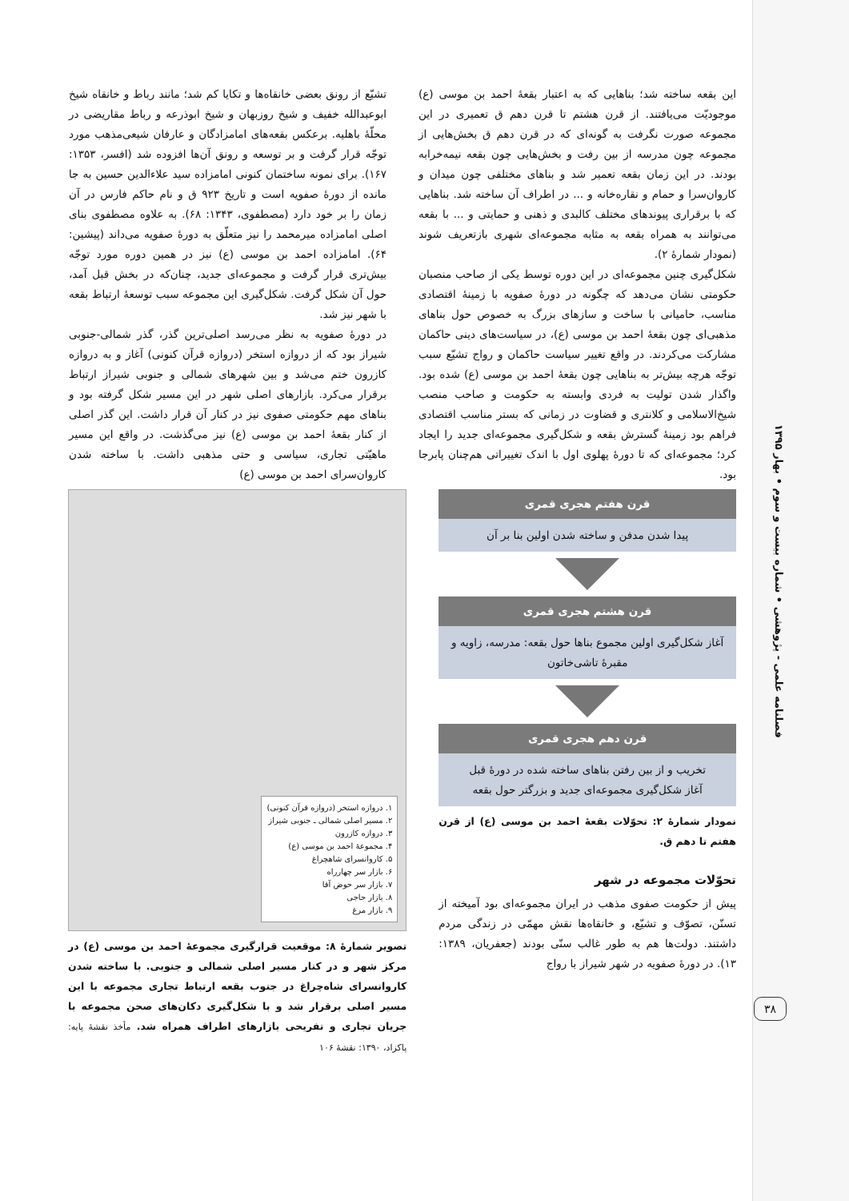فصلنامه علمی - پژوهشی • شماره بیست و سوم • بهار ۱۳۹۵
۳۸
این بقعه ساخته شد؛ بناهایی که به اعتبار بقعهٔ احمد بن موسی (ع) موجودیّت می‌یافتند. از قرن هشتم تا قرن دهم ق تعمیری در این مجموعه صورت نگرفت به گونه‌ای که در قرن دهم ق بخش‌هایی از مجموعه چون مدرسه از بین رفت و بخش‌هایی چون بقعه نیمه‌خرابه بودند. در این زمان بقعه تعمیر شد و بناهای مختلفی چون میدان و کاروان‌سرا و حمام و نقاره‌خانه و ... در اطراف آن ساخته شد. بناهایی که با برقراری پیوندهای مختلف کالبدی و ذهنی و حمایتی و ... با بقعه می‌توانند به همراه بقعه به مثابه مجموعه‌ای شهری بازتعریف شوند (نمودار شمارهٔ ۲).
شکل‌گیری چنین مجموعه‌ای در این دوره توسط یکی از صاحب منصبان حکومتی نشان می‌دهد که چگونه در دورهٔ صفویه با زمینهٔ اقتصادی مناسب، حامیانی با ساخت و سازهای بزرگ به خصوص حول بناهای مذهبی‌ای چون بقعهٔ احمد بن موسی (ع)، در سیاست‌های دینی حاکمان مشارکت می‌کردند. در واقع تغییر سیاست حاکمان و رواج تشیّع سبب توجّه هرچه بیش‌تر به بناهایی چون بقعهٔ احمد بن موسی (ع) شده بود. واگذار شدن تولیت به فردی وابسته به حکومت و صاحب منصب شیخ‌الاسلامی و کلانتری و قضاوت در زمانی که بستر مناسب اقتصادی فراهم بود زمینهٔ گسترش بقعه و شکل‌گیری مجموعه‌ای جدید را ایجاد کرد؛ مجموعه‌ای که تا دورهٔ پهلوی اول با اندک تغییراتی هم‌چنان پابرجا بود.
تشیّع از رونق بعضی خانقاه‌ها و تکایا کم شد؛ مانند رباط و خانقاه شیخ ابوعبدالله خفیف و شیخ روزبهان و شیخ ابوذرعه و رباط مقاریضی در محلّهٔ باهلیه. برعکس بقعه‌های امامزادگان و عارفان شیعی‌مذهب مورد توجّه قرار گرفت و بر توسعه و رونق آن‌ها افزوده شد (افسر، ۱۳۵۳: ۱۶۷). برای نمونه ساختمان کنونی امامزاده سید علاءالدین حسین به جا مانده از دورهٔ صفویه است و تاریخ ۹۲۳ ق و نام حاکم فارس در آن زمان را بر خود دارد (مصطفوی، ۱۳۴۳: ۶۸). به علاوه مصطفوی بنای اصلی امامزاده میرمحمد را نیز متعلّق به دورهٔ صفویه می‌داند (پیشین: ۶۴). امامزاده احمد بن موسی (ع) نیز در همین دوره مورد توجّه بیش‌تری قرار گرفت و مجموعه‌ای جدید، چنان‌که در بخش قبل آمد، حول آن شکل گرفت. شکل‌گیری این مجموعه سبب توسعهٔ ارتباط بقعه با شهر نیز شد.
در دورهٔ صفویه به نظر می‌رسد اصلی‌ترین گذر، گذر شمالی-جنوبی شیراز بود که از دروازه استخر (دروازه قرآن کنونی) آغاز و به دروازه کازرون ختم می‌شد و بین شهرهای شمالی و جنوبی شیراز ارتباط برقرار می‌کرد. بازارهای اصلی شهر در این مسیر شکل گرفته بود و بناهای مهم حکومتی صفوی نیز در کنار آن قرار داشت. این گذر اصلی از کنار بقعهٔ احمد بن موسی (ع) نیز می‌گذشت. در واقع این مسیر ماهیّتی تجاری، سیاسی و حتی مذهبی داشت. با ساخته شدن کاروان‌سرای احمد بن موسی (ع)
قرن هفتم هجری قمری
پیدا شدن مدفن و ساخته شدن اولین بنا بر آن
قرن هشتم هجری قمری
آغاز شکل‌گیری اولین مجموع بناها حول بقعه: مدرسه، زاویه و مقبرهٔ تاشی‌خاتون
قرن دهم هجری قمری
تخریب و از بین رفتن بناهای ساخته شده در دورهٔ قبل
آغاز شکل‌گیری مجموعه‌ای جدید و بزرگتر حول بقعه
نمودار شمارهٔ ۲: تحوّلات بقعهٔ احمد بن موسی (ع) از قرن هفتم تا دهم ق.
تحوّلات مجموعه در شهر
پیش از حکومت صفوی مذهب در ایران مجموعه‌ای بود آمیخته از تسنّن، تصوّف و تشیّع، و خانقاه‌ها نقش مهمّی در زندگی مردم داشتند. دولت‌ها هم به طور غالب سنّی بودند (جعفریان، ۱۳۸۹: ۱۳). در دورهٔ صفویه در شهر شیراز با رواج
۱. دروازه استخر (دروازه قرآن کنونی)
۲. مسیر اصلی شمالی ـ جنوبی شیراز
۳. دروازه کازرون
۴. مجموعهٔ احمد بن موسی (ع)
۵. کاروانسرای شاهچراغ
۶. بازار سر چهارراه
۷. بازار سر حوض آقا
۸. بازار حاجی
۹. بازار مرغ
تصویر شمارهٔ ۸: موقعیت قرارگیری مجموعهٔ احمد بن موسی (ع) در مرکز شهر و در کنار مسیر اصلی شمالی و جنوبی. با ساخته شدن کاروانسرای شاه‌چراغ در جنوب بقعه ارتباط تجاری مجموعه با این مسیر اصلی برقرار شد و با شکل‌گیری دکان‌های صحن مجموعه با جریان تجاری و تفریحی بازارهای اطراف همراه شد. مأخذ نقشهٔ پایه: پاکزاد، ۱۳۹۰: نقشهٔ ۱۰۶